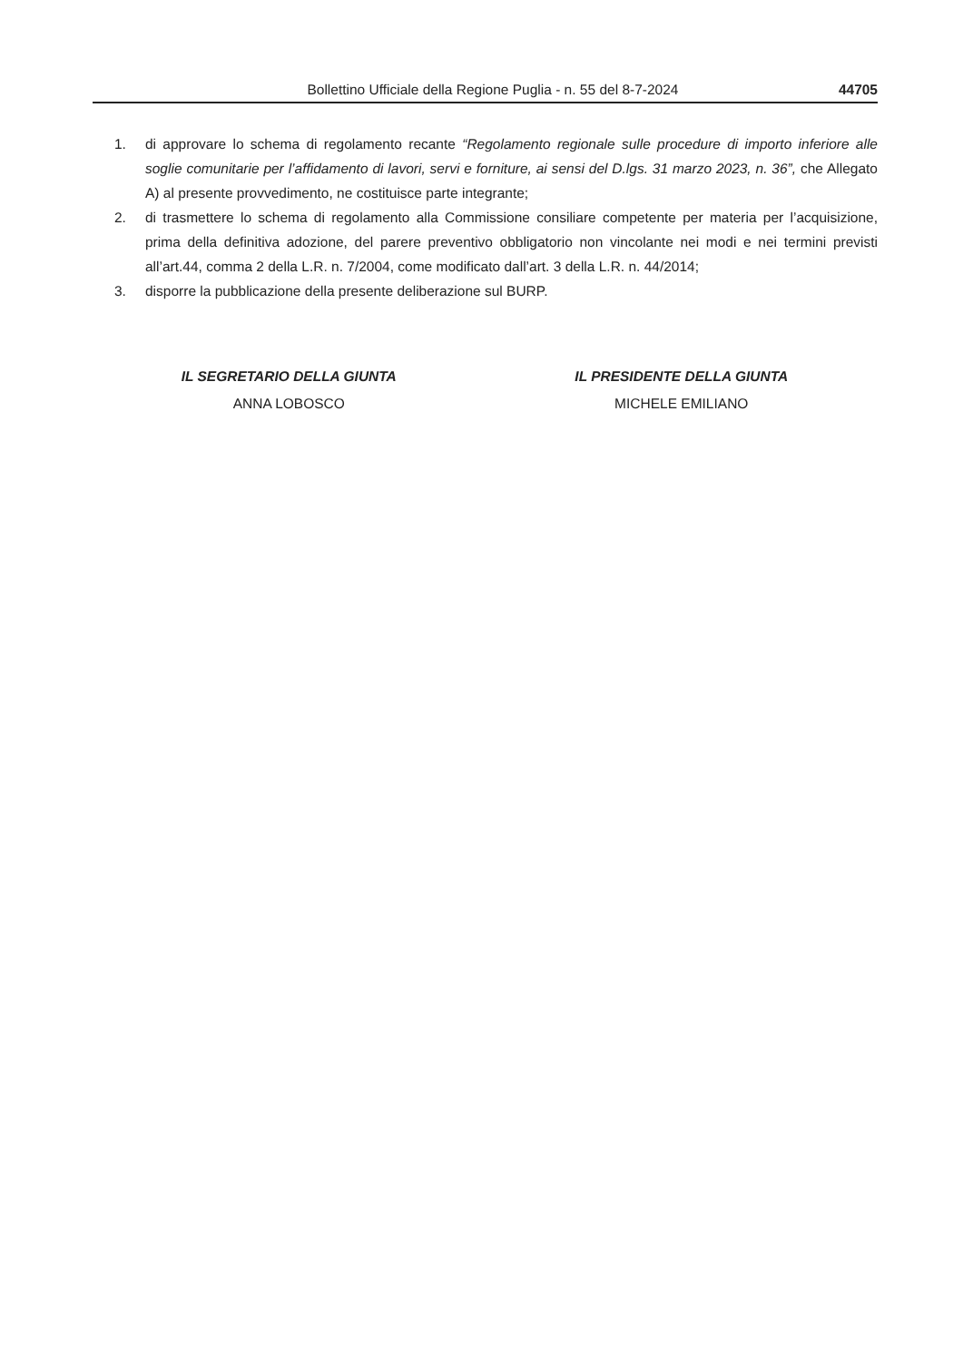Bollettino Ufficiale della Regione Puglia - n. 55 del 8-7-2024 44705
1. di approvare lo schema di regolamento recante “Regolamento regionale sulle procedure di importo inferiore alle soglie comunitarie per l’affidamento di lavori, servi e forniture, ai sensi del D.lgs. 31 marzo 2023, n. 36”, che Allegato A) al presente provvedimento, ne costituisce parte integrante;
2. di trasmettere lo schema di regolamento alla Commissione consiliare competente per materia per l’acquisizione, prima della definitiva adozione, del parere preventivo obbligatorio non vincolante nei modi e nei termini previsti all’art.44, comma 2 della L.R. n. 7/2004, come modificato dall’art. 3 della L.R. n. 44/2014;
3. disporre la pubblicazione della presente deliberazione sul BURP.
IL SEGRETARIO DELLA GIUNTA
ANNA LOBOSCO
IL PRESIDENTE DELLA GIUNTA
MICHELE EMILIANO